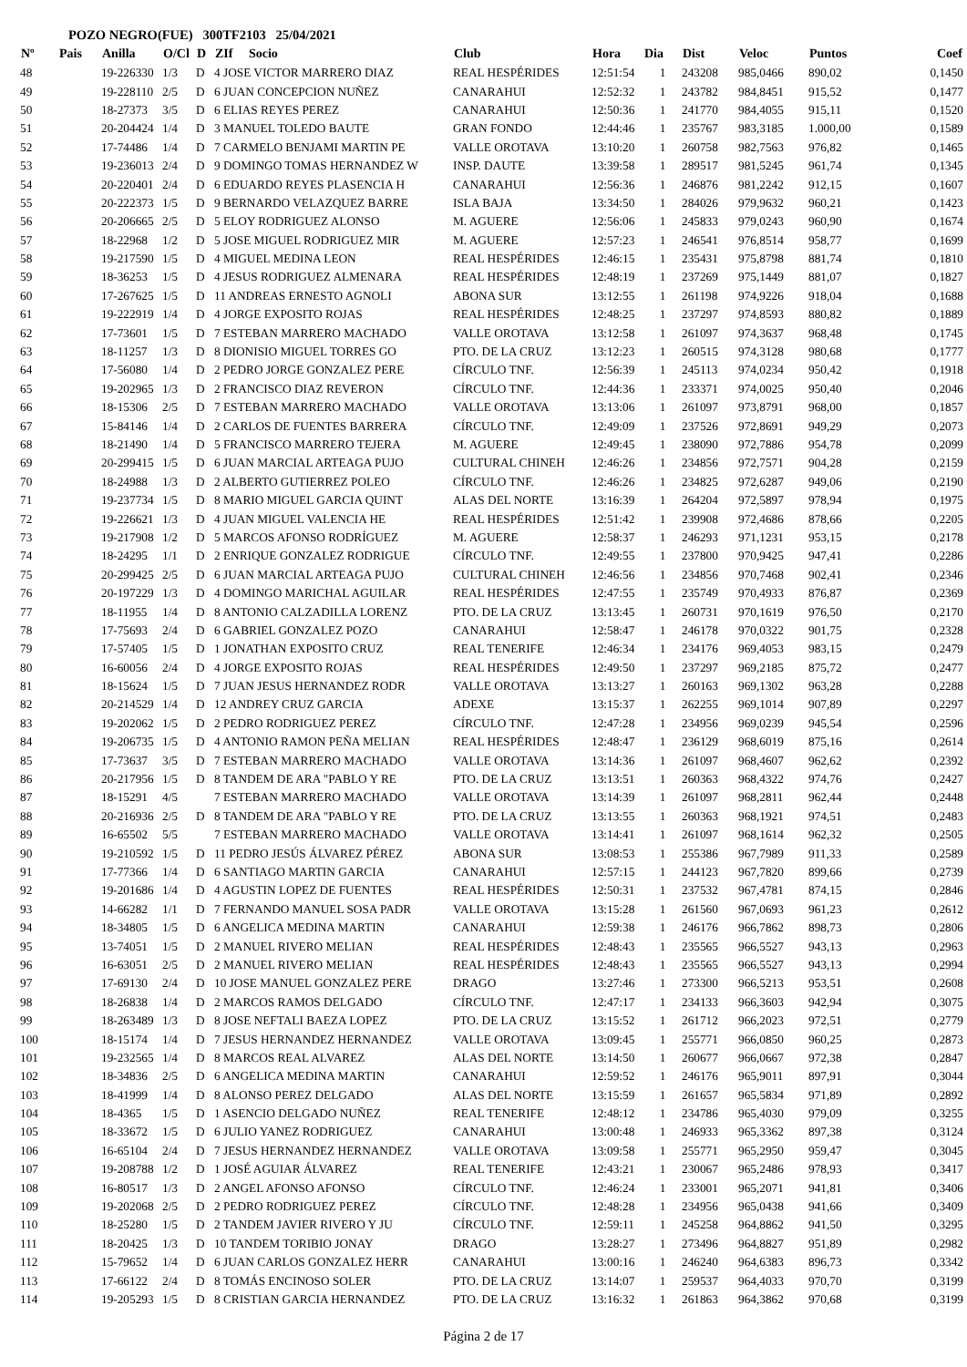POZO NEGRO(FUE) 300TF2103 25/04/2021
| Nº | Pais | Anilla | O/Cl | D | ZIf Socio | Club | Hora | Dia | Dist | Veloc | Puntos | Coef |
| --- | --- | --- | --- | --- | --- | --- | --- | --- | --- | --- | --- | --- |
| 48 | | 19-226330 | 1/3 | D | 4 JOSE VICTOR MARRERO DIAZ | REAL HESPÉRIDES | 12:51:54 | 1 | 243208 | 985,0466 | 890,02 | 0,1450 |
| 49 | | 19-228110 | 2/5 | D | 6 JUAN CONCEPCION NUÑEZ | CANARAHUI | 12:52:32 | 1 | 243782 | 984,8451 | 915,52 | 0,1477 |
| 50 | | 18-27373 | 3/5 | D | 6 ELIAS REYES PEREZ | CANARAHUI | 12:50:36 | 1 | 241770 | 984,4055 | 915,11 | 0,1520 |
| 51 | | 20-204424 | 1/4 | D | 3 MANUEL TOLEDO BAUTE | GRAN FONDO | 12:44:46 | 1 | 235767 | 983,3185 | 1.000,00 | 0,1589 |
| 52 | | 17-74486 | 1/4 | D | 7 CARMELO BENJAMI MARTIN PE | VALLE OROTAVA | 13:10:20 | 1 | 260758 | 982,7563 | 976,82 | 0,1465 |
| 53 | | 19-236013 | 2/4 | D | 9 DOMINGO TOMAS HERNANDEZ W | INSP. DAUTE | 13:39:58 | 1 | 289517 | 981,5245 | 961,74 | 0,1345 |
| 54 | | 20-220401 | 2/4 | D | 6 EDUARDO REYES PLASENCIA H | CANARAHUI | 12:56:36 | 1 | 246876 | 981,2242 | 912,15 | 0,1607 |
| 55 | | 20-222373 | 1/5 | D | 9 BERNARDO VELAZQUEZ BARRE | ISLA BAJA | 13:34:50 | 1 | 284026 | 979,9632 | 960,21 | 0,1423 |
| 56 | | 20-206665 | 2/5 | D | 5 ELOY RODRIGUEZ ALONSO | M. AGUERE | 12:56:06 | 1 | 245833 | 979,0243 | 960,90 | 0,1674 |
| 57 | | 18-22968 | 1/2 | D | 5 JOSE MIGUEL RODRIGUEZ MIR | M. AGUERE | 12:57:23 | 1 | 246541 | 976,8514 | 958,77 | 0,1699 |
| 58 | | 19-217590 | 1/5 | D | 4 MIGUEL MEDINA LEON | REAL HESPÉRIDES | 12:46:15 | 1 | 235431 | 975,8798 | 881,74 | 0,1810 |
| 59 | | 18-36253 | 1/5 | D | 4 JESUS RODRIGUEZ ALMENARA | REAL HESPÉRIDES | 12:48:19 | 1 | 237269 | 975,1449 | 881,07 | 0,1827 |
| 60 | | 17-267625 | 1/5 | D | 11 ANDREAS ERNESTO AGNOLI | ABONA SUR | 13:12:55 | 1 | 261198 | 974,9226 | 918,04 | 0,1688 |
| 61 | | 19-222919 | 1/4 | D | 4 JORGE EXPOSITO ROJAS | REAL HESPÉRIDES | 12:48:25 | 1 | 237297 | 974,8593 | 880,82 | 0,1889 |
| 62 | | 17-73601 | 1/5 | D | 7 ESTEBAN MARRERO MACHADO | VALLE OROTAVA | 13:12:58 | 1 | 261097 | 974,3637 | 968,48 | 0,1745 |
| 63 | | 18-11257 | 1/3 | D | 8 DIONISIO MIGUEL TORRES GO | PTO. DE LA CRUZ | 13:12:23 | 1 | 260515 | 974,3128 | 980,68 | 0,1777 |
| 64 | | 17-56080 | 1/4 | D | 2 PEDRO JORGE GONZALEZ PERE | CÍRCULO TNF. | 12:56:39 | 1 | 245113 | 974,0234 | 950,42 | 0,1918 |
| 65 | | 19-202965 | 1/3 | D | 2 FRANCISCO DIAZ REVERON | CÍRCULO TNF. | 12:44:36 | 1 | 233371 | 974,0025 | 950,40 | 0,2046 |
| 66 | | 18-15306 | 2/5 | D | 7 ESTEBAN MARRERO MACHADO | VALLE OROTAVA | 13:13:06 | 1 | 261097 | 973,8791 | 968,00 | 0,1857 |
| 67 | | 15-84146 | 1/4 | D | 2 CARLOS DE FUENTES BARRERA | CÍRCULO TNF. | 12:49:09 | 1 | 237526 | 972,8691 | 949,29 | 0,2073 |
| 68 | | 18-21490 | 1/4 | D | 5 FRANCISCO MARRERO TEJERA | M. AGUERE | 12:49:45 | 1 | 238090 | 972,7886 | 954,78 | 0,2099 |
| 69 | | 20-299415 | 1/5 | D | 6 JUAN MARCIAL ARTEAGA PUJO | CULTURAL CHINEH | 12:46:26 | 1 | 234856 | 972,7571 | 904,28 | 0,2159 |
| 70 | | 18-24988 | 1/3 | D | 2 ALBERTO GUTIERREZ POLEO | CÍRCULO TNF. | 12:46:26 | 1 | 234825 | 972,6287 | 949,06 | 0,2190 |
| 71 | | 19-237734 | 1/5 | D | 8 MARIO MIGUEL GARCIA QUINT | ALAS DEL NORTE | 13:16:39 | 1 | 264204 | 972,5897 | 978,94 | 0,1975 |
| 72 | | 19-226621 | 1/3 | D | 4 JUAN MIGUEL VALENCIA HE | REAL HESPÉRIDES | 12:51:42 | 1 | 239908 | 972,4686 | 878,66 | 0,2205 |
| 73 | | 19-217908 | 1/2 | D | 5 MARCOS AFONSO RODRÍGUEZ | M. AGUERE | 12:58:37 | 1 | 246293 | 971,1231 | 953,15 | 0,2178 |
| 74 | | 18-24295 | 1/1 | D | 2 ENRIQUE GONZALEZ RODRIGUE | CÍRCULO TNF. | 12:49:55 | 1 | 237800 | 970,9425 | 947,41 | 0,2286 |
| 75 | | 20-299425 | 2/5 | D | 6 JUAN MARCIAL ARTEAGA PUJO | CULTURAL CHINEH | 12:46:56 | 1 | 234856 | 970,7468 | 902,41 | 0,2346 |
| 76 | | 20-197229 | 1/3 | D | 4 DOMINGO MARICHAL AGUILAR | REAL HESPÉRIDES | 12:47:55 | 1 | 235749 | 970,4933 | 876,87 | 0,2369 |
| 77 | | 18-11955 | 1/4 | D | 8 ANTONIO CALZADILLA LORENZ | PTO. DE LA CRUZ | 13:13:45 | 1 | 260731 | 970,1619 | 976,50 | 0,2170 |
| 78 | | 17-75693 | 2/4 | D | 6 GABRIEL GONZALEZ POZO | CANARAHUI | 12:58:47 | 1 | 246178 | 970,0322 | 901,75 | 0,2328 |
| 79 | | 17-57405 | 1/5 | D | 1 JONATHAN EXPOSITO CRUZ | REAL TENERIFE | 12:46:34 | 1 | 234176 | 969,4053 | 983,15 | 0,2479 |
| 80 | | 16-60056 | 2/4 | D | 4 JORGE EXPOSITO ROJAS | REAL HESPÉRIDES | 12:49:50 | 1 | 237297 | 969,2185 | 875,72 | 0,2477 |
| 81 | | 18-15624 | 1/5 | D | 7 JUAN JESUS HERNANDEZ RODR | VALLE OROTAVA | 13:13:27 | 1 | 260163 | 969,1302 | 963,28 | 0,2288 |
| 82 | | 20-214529 | 1/4 | D | 12 ANDREY CRUZ GARCIA | ADEXE | 13:15:37 | 1 | 262255 | 969,1014 | 907,89 | 0,2297 |
| 83 | | 19-202062 | 1/5 | D | 2 PEDRO RODRIGUEZ PEREZ | CÍRCULO TNF. | 12:47:28 | 1 | 234956 | 969,0239 | 945,54 | 0,2596 |
| 84 | | 19-206735 | 1/5 | D | 4 ANTONIO RAMON PEÑA MELIAN | REAL HESPÉRIDES | 12:48:47 | 1 | 236129 | 968,6019 | 875,16 | 0,2614 |
| 85 | | 17-73637 | 3/5 | D | 7 ESTEBAN MARRERO MACHADO | VALLE OROTAVA | 13:14:36 | 1 | 261097 | 968,4607 | 962,62 | 0,2392 |
| 86 | | 20-217956 | 1/5 | D | 8 TANDEM DE ARA "PABLO Y RE | PTO. DE LA CRUZ | 13:13:51 | 1 | 260363 | 968,4322 | 974,76 | 0,2427 |
| 87 | | 18-15291 | 4/5 | | 7 ESTEBAN MARRERO MACHADO | VALLE OROTAVA | 13:14:39 | 1 | 261097 | 968,2811 | 962,44 | 0,2448 |
| 88 | | 20-216936 | 2/5 | D | 8 TANDEM DE ARA "PABLO Y RE | PTO. DE LA CRUZ | 13:13:55 | 1 | 260363 | 968,1921 | 974,51 | 0,2483 |
| 89 | | 16-65502 | 5/5 | | 7 ESTEBAN MARRERO MACHADO | VALLE OROTAVA | 13:14:41 | 1 | 261097 | 968,1614 | 962,32 | 0,2505 |
| 90 | | 19-210592 | 1/5 | D | 11 PEDRO JESÚS ÁLVAREZ PÉREZ | ABONA SUR | 13:08:53 | 1 | 255386 | 967,7989 | 911,33 | 0,2589 |
| 91 | | 17-77366 | 1/4 | D | 6 SANTIAGO MARTIN GARCIA | CANARAHUI | 12:57:15 | 1 | 244123 | 967,7820 | 899,66 | 0,2739 |
| 92 | | 19-201686 | 1/4 | D | 4 AGUSTIN LOPEZ DE FUENTES | REAL HESPÉRIDES | 12:50:31 | 1 | 237532 | 967,4781 | 874,15 | 0,2846 |
| 93 | | 14-66282 | 1/1 | D | 7 FERNANDO MANUEL SOSA PADR | VALLE OROTAVA | 13:15:28 | 1 | 261560 | 967,0693 | 961,23 | 0,2612 |
| 94 | | 18-34805 | 1/5 | D | 6 ANGELICA MEDINA MARTIN | CANARAHUI | 12:59:38 | 1 | 246176 | 966,7862 | 898,73 | 0,2806 |
| 95 | | 13-74051 | 1/5 | D | 2 MANUEL RIVERO MELIAN | REAL HESPÉRIDES | 12:48:43 | 1 | 235565 | 966,5527 | 943,13 | 0,2963 |
| 96 | | 16-63051 | 2/5 | D | 2 MANUEL RIVERO MELIAN | REAL HESPÉRIDES | 12:48:43 | 1 | 235565 | 966,5527 | 943,13 | 0,2994 |
| 97 | | 17-69130 | 2/4 | D | 10 JOSE MANUEL GONZALEZ PERE | DRAGO | 13:27:46 | 1 | 273300 | 966,5213 | 953,51 | 0,2608 |
| 98 | | 18-26838 | 1/4 | D | 2 MARCOS RAMOS DELGADO | CÍRCULO TNF. | 12:47:17 | 1 | 234133 | 966,3603 | 942,94 | 0,3075 |
| 99 | | 18-263489 | 1/3 | D | 8 JOSE NEFTALI BAEZA LOPEZ | PTO. DE LA CRUZ | 13:15:52 | 1 | 261712 | 966,2023 | 972,51 | 0,2779 |
| 100 | | 18-15174 | 1/4 | D | 7 JESUS HERNANDEZ HERNANDEZ | VALLE OROTAVA | 13:09:45 | 1 | 255771 | 966,0850 | 960,25 | 0,2873 |
| 101 | | 19-232565 | 1/4 | D | 8 MARCOS REAL ALVAREZ | ALAS DEL NORTE | 13:14:50 | 1 | 260677 | 966,0667 | 972,38 | 0,2847 |
| 102 | | 18-34836 | 2/5 | D | 6 ANGELICA MEDINA MARTIN | CANARAHUI | 12:59:52 | 1 | 246176 | 965,9011 | 897,91 | 0,3044 |
| 103 | | 18-41999 | 1/4 | D | 8 ALONSO PEREZ DELGADO | ALAS DEL NORTE | 13:15:59 | 1 | 261657 | 965,5834 | 971,89 | 0,2892 |
| 104 | | 18-4365 | 1/5 | D | 1 ASENCIO DELGADO NUÑEZ | REAL TENERIFE | 12:48:12 | 1 | 234786 | 965,4030 | 979,09 | 0,3255 |
| 105 | | 18-33672 | 1/5 | D | 6 JULIO YANEZ RODRIGUEZ | CANARAHUI | 13:00:48 | 1 | 246933 | 965,3362 | 897,38 | 0,3124 |
| 106 | | 16-65104 | 2/4 | D | 7 JESUS HERNANDEZ HERNANDEZ | VALLE OROTAVA | 13:09:58 | 1 | 255771 | 965,2950 | 959,47 | 0,3045 |
| 107 | | 19-208788 | 1/2 | D | 1 JOSÉ AGUIAR ÁLVAREZ | REAL TENERIFE | 12:43:21 | 1 | 230067 | 965,2486 | 978,93 | 0,3417 |
| 108 | | 16-80517 | 1/3 | D | 2 ANGEL AFONSO AFONSO | CÍRCULO TNF. | 12:46:24 | 1 | 233001 | 965,2071 | 941,81 | 0,3406 |
| 109 | | 19-202068 | 2/5 | D | 2 PEDRO RODRIGUEZ PEREZ | CÍRCULO TNF. | 12:48:28 | 1 | 234956 | 965,0438 | 941,66 | 0,3409 |
| 110 | | 18-25280 | 1/5 | D | 2 TANDEM JAVIER RIVERO Y JU | CÍRCULO TNF. | 12:59:11 | 1 | 245258 | 964,8862 | 941,50 | 0,3295 |
| 111 | | 18-20425 | 1/3 | D | 10 TANDEM TORIBIO JONAY | DRAGO | 13:28:27 | 1 | 273496 | 964,8827 | 951,89 | 0,2982 |
| 112 | | 15-79652 | 1/4 | D | 6 JUAN CARLOS GONZALEZ HERR | CANARAHUI | 13:00:16 | 1 | 246240 | 964,6383 | 896,73 | 0,3342 |
| 113 | | 17-66122 | 2/4 | D | 8 TOMÁS ENCINOSO SOLER | PTO. DE LA CRUZ | 13:14:07 | 1 | 259537 | 964,4033 | 970,70 | 0,3199 |
| 114 | | 19-205293 | 1/5 | D | 8 CRISTIAN GARCIA HERNANDEZ | PTO. DE LA CRUZ | 13:16:32 | 1 | 261863 | 964,3862 | 970,68 | 0,3199 |
Página 2 de 17